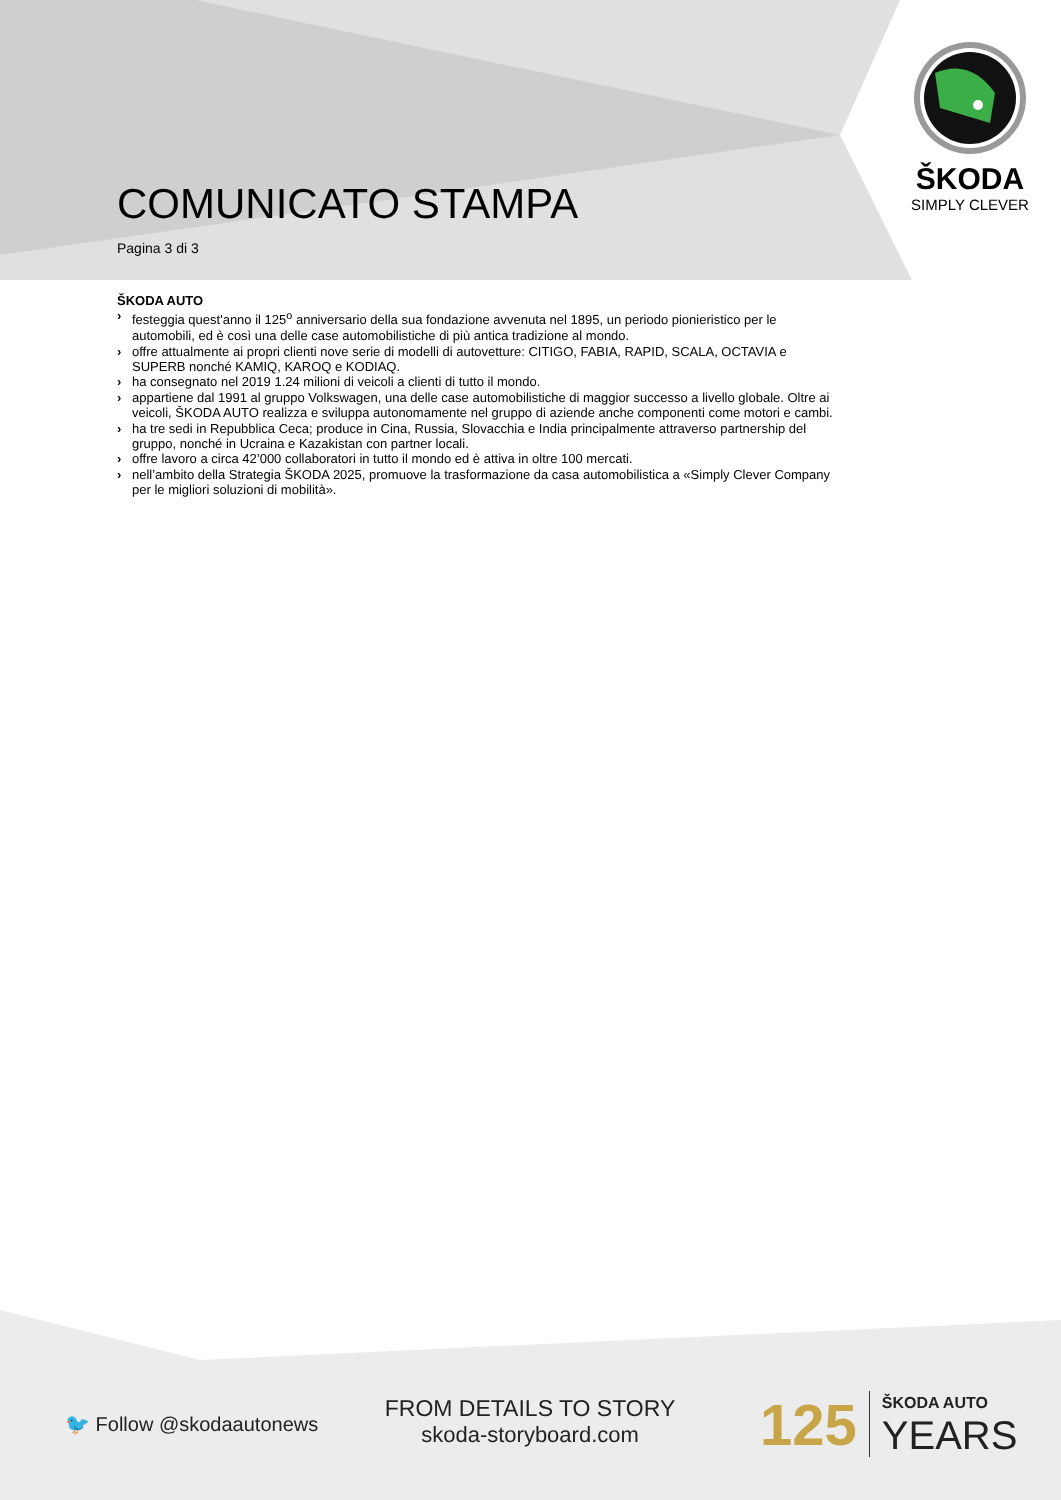COMUNICATO STAMPA
Pagina 3 di 3
ŠKODA
SIMPLY CLEVER
ŠKODA AUTO
› festeggia quest'anno il 125<sup>o</sup> anniversario della sua fondazione avvenuta nel 1895, un periodo pionieristico per le automobili, ed è così una delle case automobilistiche di più antica tradizione al mondo.
› offre attualmente ai propri clienti nove serie di modelli di autovetture: CITIGO, FABIA, RAPID, SCALA, OCTAVIA e SUPERB nonché KAMIQ, KAROQ e KODIAQ.
› ha consegnato nel 2019 1.24 milioni di veicoli a clienti di tutto il mondo.
› appartiene dal 1991 al gruppo Volkswagen, una delle case automobilistiche di maggior successo a livello globale. Oltre ai veicoli, ŠKODA AUTO realizza e sviluppa autonomamente nel gruppo di aziende anche componenti come motori e cambi.
› ha tre sedi in Repubblica Ceca; produce in Cina, Russia, Slovacchia e India principalmente attraverso partnership del gruppo, nonché in Ucraina e Kazakistan con partner locali.
› offre lavoro a circa 42’000 collaboratori in tutto il mondo ed è attiva in oltre 100 mercati.
› nell’ambito della Strategia ŠKODA 2025, promuove la trasformazione da casa automobilistica a «Simply Clever Company per le migliori soluzioni di mobilità».
🐦 Follow @skodaautonews
FROM DETAILS TO STORY
skoda-storyboard.com
125 ŠKODA AUTO
YEARS